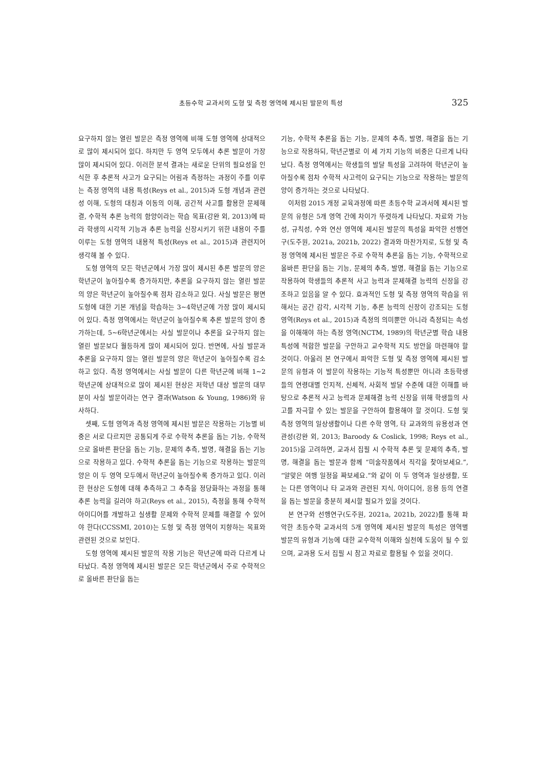초등수학 교과서의 도형 및 측정 영역에 제시된 발문의 특성 325
요구하지 않는 열린 발문은 측정 영역에 비해 도형 영역에 상대적으로 많이 제시되어 있다. 하지만 두 영역 모두에서 추론 발문이 가장 많이 제시되어 있다. 이러한 분석 결과는 새로운 단위의 필요성을 인식한 후 추론적 사고가 요구되는 어림과 측정하는 과정이 주를 이루는 측정 영역의 내용 특성(Reys et al., 2015)과 도형 개념과 관련성 이해, 도형의 대칭과 이동의 이해, 공간적 사고를 활용한 문제해결, 수학적 추론 능력의 함양이라는 학습 목표(강완 외, 2013)에 따라 학생의 시각적 기능과 추론 능력을 신장시키기 위한 내용이 주를 이루는 도형 영역의 내용적 특성(Reys et al., 2015)과 관련지어 생각해 볼 수 있다.
도형 영역의 모든 학년군에서 가장 많이 제시된 추론 발문의 양은 학년군이 높아질수록 증가하지만, 추론을 요구하지 않는 열린 발문의 양은 학년군이 높아질수록 점차 감소하고 있다. 사실 발문은 평면도형에 대한 기본 개념을 학습하는 3~4학년군에 가장 많이 제시되어 있다. 측정 영역에서는 학년군이 높아질수록 추론 발문의 양이 증가하는데, 5~6학년군에서는 사실 발문이나 추론을 요구하지 않는 열린 발문보다 월등하게 많이 제시되어 있다. 반면에, 사실 발문과 추론을 요구하지 않는 열린 발문의 양은 학년군이 높아질수록 감소하고 있다. 측정 영역에서는 사실 발문이 다른 학년군에 비해 1~2학년군에 상대적으로 많이 제시된 현상은 저학년 대상 발문의 대부분이 사실 발문이라는 연구 결과(Watson & Young, 1986)와 유사하다.
셋째, 도형 영역과 측정 영역에 제시된 발문은 작용하는 기능별 비중은 서로 다르지만 공통되게 주로 수학적 추론을 돕는 기능, 수학적으로 올바른 판단을 돕는 기능, 문제의 추측, 발명, 해결을 돕는 기능으로 작용하고 있다. 수학적 추론을 돕는 기능으로 작용하는 발문의 양은 이 두 영역 모두에서 학년군이 높아질수록 증가하고 있다. 이러한 현상은 도형에 대해 추측하고 그 추측을 정당화하는 과정을 통해 추론 능력을 길러야 하고(Reys et al., 2015), 측정을 통해 수학적 아이디어를 개발하고 실생활 문제와 수학적 문제를 해결할 수 있어야 한다(CCSSMI, 2010)는 도형 및 측정 영역이 지향하는 목표와 관련된 것으로 보인다.
도형 영역에 제시된 발문의 작용 기능은 학년군에 따라 다르게 나타났다. 측정 영역에 제시된 발문은 모든 학년군에서 주로 수학적으로 올바른 판단을 돕는
기능, 수학적 추론을 돕는 기능, 문제의 추측, 발명, 해결을 돕는 기능으로 작용하되, 학년군별로 이 세 가지 기능의 비중은 다르게 나타났다. 측정 영역에서는 학생들의 발달 특성을 고려하여 학년군이 높아질수록 점차 수학적 사고력이 요구되는 기능으로 작용하는 발문의 양이 증가하는 것으로 나타났다.
이처럼 2015 개정 교육과정에 따른 초등수학 교과서에 제시된 발문의 유형은 5개 영역 간에 차이가 뚜렷하게 나타났다. 자료와 가능성, 규칙성, 수와 연산 영역에 제시된 발문의 특성을 파악한 선행연구(도주원, 2021a, 2021b, 2022) 결과와 마찬가지로, 도형 및 측정 영역에 제시된 발문은 주로 수학적 추론을 돕는 기능, 수학적으로 올바른 판단을 돕는 기능, 문제의 추측, 발명, 해결을 돕는 기능으로 작용하여 학생들의 추론적 사고 능력과 문제해결 능력의 신장을 강조하고 있음을 알 수 있다. 효과적인 도형 및 측정 영역의 학습을 위해서는 공간 감각, 시각적 기능, 추론 능력의 신장이 강조되는 도형 영역(Reys et al., 2015)과 측정의 의미뿐만 아니라 측정되는 속성을 이해해야 하는 측정 영역(NCTM, 1989)의 학년군별 학습 내용 특성에 적합한 발문을 구안하고 교수학적 지도 방안을 마련해야 할 것이다. 아울러 본 연구에서 파악한 도형 및 측정 영역에 제시된 발문의 유형과 이 발문이 작용하는 기능적 특성뿐만 아니라 초등학생들의 연령대별 인지적, 신체적, 사회적 발달 수준에 대한 이해를 바탕으로 추론적 사고 능력과 문제해결 능력 신장을 위해 학생들의 사고를 자극할 수 있는 발문을 구안하여 활용해야 할 것이다. 도형 및 측정 영역의 일상생활이나 다른 수학 영역, 타 교과와의 유용성과 연관성(강완 외, 2013; Baroody & Coslick, 1998; Reys et al., 2015)을 고려하면, 교과서 집필 시 수학적 추론 및 문제의 추측, 발명, 해결을 돕는 발문과 함께 “미술작품에서 직각을 찾아보세요.”, “알맞은 여행 일정을 짜보세요.”와 같이 이 두 영역과 일상생활, 또는 다른 영역이나 타 교과와 관련된 지식, 아이디어, 응용 등의 연결을 돕는 발문을 충분히 제시할 필요가 있을 것이다.
본 연구와 선행연구(도주원, 2021a, 2021b, 2022)를 통해 파악한 초등수학 교과서의 5개 영역에 제시된 발문의 특성은 영역별 발문의 유형과 기능에 대한 교수학적 이해와 실천에 도움이 될 수 있으며, 교과용 도서 집필 시 참고 자료로 활용될 수 있을 것이다.